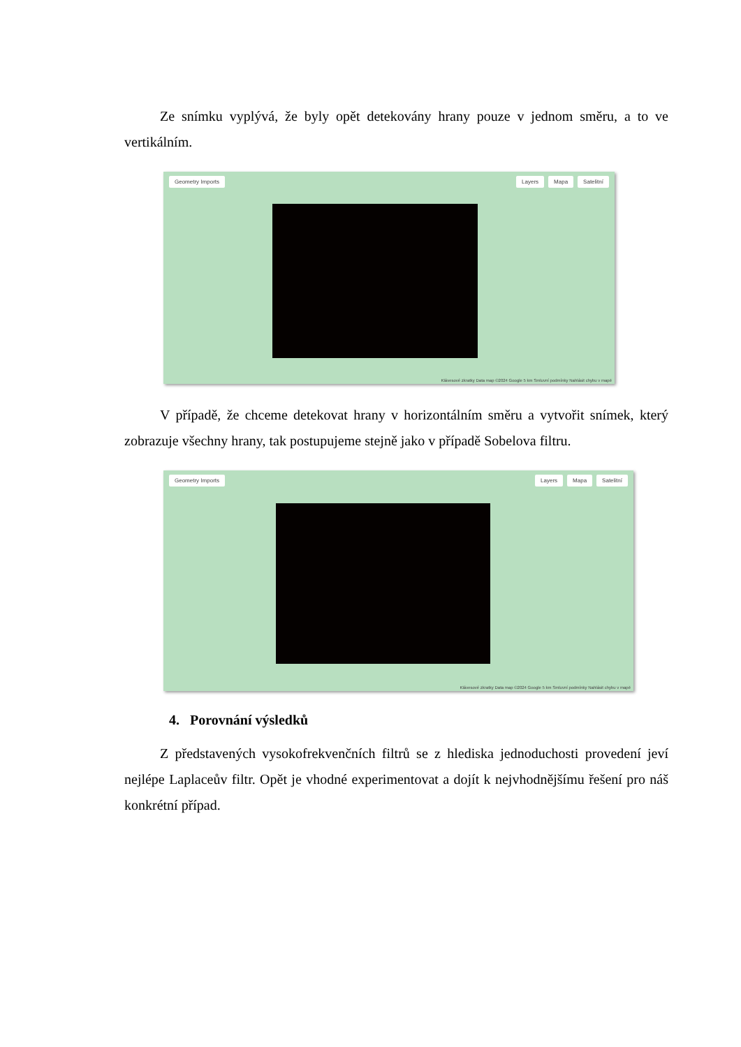Ze snímku vyplývá, že byly opět detekovány hrany pouze v jednom směru, a to ve vertikálním.
Geometry Imports Layers Mapa Satelitní
Klávesové zkratky Data map ©2024 Google 5 km Smluvní podmínky Nahlásit chybu v mapě
V případě, že chceme detekovat hrany v horizontálním směru a vytvořit snímek, který zobrazuje všechny hrany, tak postupujeme stejně jako v případě Sobelova filtru.
Geometry Imports Layers Mapa Satelitní
Klávesové zkratky Data map ©2024 Google 5 km Smluvní podmínky Nahlásit chybu v mapě
4. Porovnání výsledků
Z představených vysokofrekvenčních filtrů se z hlediska jednoduchosti provedení jeví nejlépe Laplaceův filtr. Opět je vhodné experimentovat a dojít k nejvhodnějšímu řešení pro náš konkrétní případ.